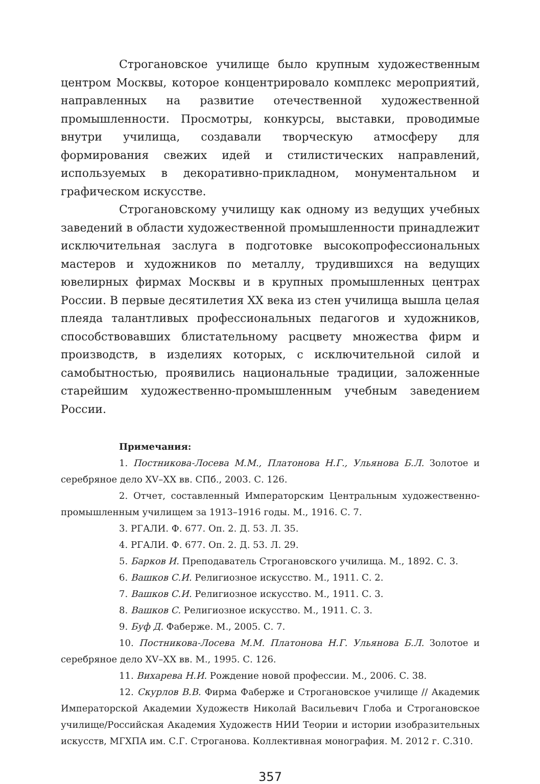Строгановское училище было крупным художественным центром Москвы, которое концентрировало комплекс мероприятий, направленных на развитие отечественной художественной промышленности. Просмотры, конкурсы, выставки, проводимые внутри училища, создавали творческую атмосферу для формирования свежих идей и стилистических направлений, используемых в декоративно-прикладном, монументальном и графическом искусстве.
Строгановскому училищу как одному из ведущих учебных заведений в области художественной промышленности принадлежит исключительная заслуга в подготовке высокопрофессиональных мастеров и художников по металлу, трудившихся на ведущих ювелирных фирмах Москвы и в крупных промышленных центрах России. В первые десятилетия XX века из стен училища вышла целая плеяда талантливых профессиональных педагогов и художников, способствовавших блистательному расцвету множества фирм и производств, в изделиях которых, с исключительной силой и самобытностью, проявились национальные традиции, заложенные старейшим художественно-промышленным учебным заведением России.
Примечания:
1. Постникова-Лосева М.М., Платонова Н.Г., Ульянова Б.Л. Золотое и серебряное дело XV–XX вв. СПб., 2003. С. 126.
2. Отчет, составленный Императорским Центральным художественно-промышленным училищем за 1913–1916 годы. М., 1916. С. 7.
3. РГАЛИ. Ф. 677. Оп. 2. Д. 53. Л. 35.
4. РГАЛИ. Ф. 677. Оп. 2. Д. 53. Л. 29.
5. Барков И. Преподаватель Строгановского училища. М., 1892. С. 3.
6. Вашков С.И. Религиозное искусство. М., 1911. С. 2.
7. Вашков С.И. Религиозное искусство. М., 1911. С. 3.
8. Вашков С. Религиозное искусство. М., 1911. С. 3.
9. Буф Д. Фаберже. М., 2005. С. 7.
10. Постникова-Лосева М.М. Платонова Н.Г. Ульянова Б.Л. Золотое и серебряное дело XV–XX вв. М., 1995. С. 126.
11. Вихарева Н.И. Рождение новой профессии. М., 2006. С. 38.
12. Скурлов В.В. Фирма Фаберже и Строгановское училище // Академик Императорской Академии Художеств Николай Васильевич Глоба и Строгановское училище/Российская Академия Художеств НИИ Теории и истории изобразительных искусств, МГХПА им. С.Г. Строганова. Коллективная монография. М. 2012 г. С.310.
357